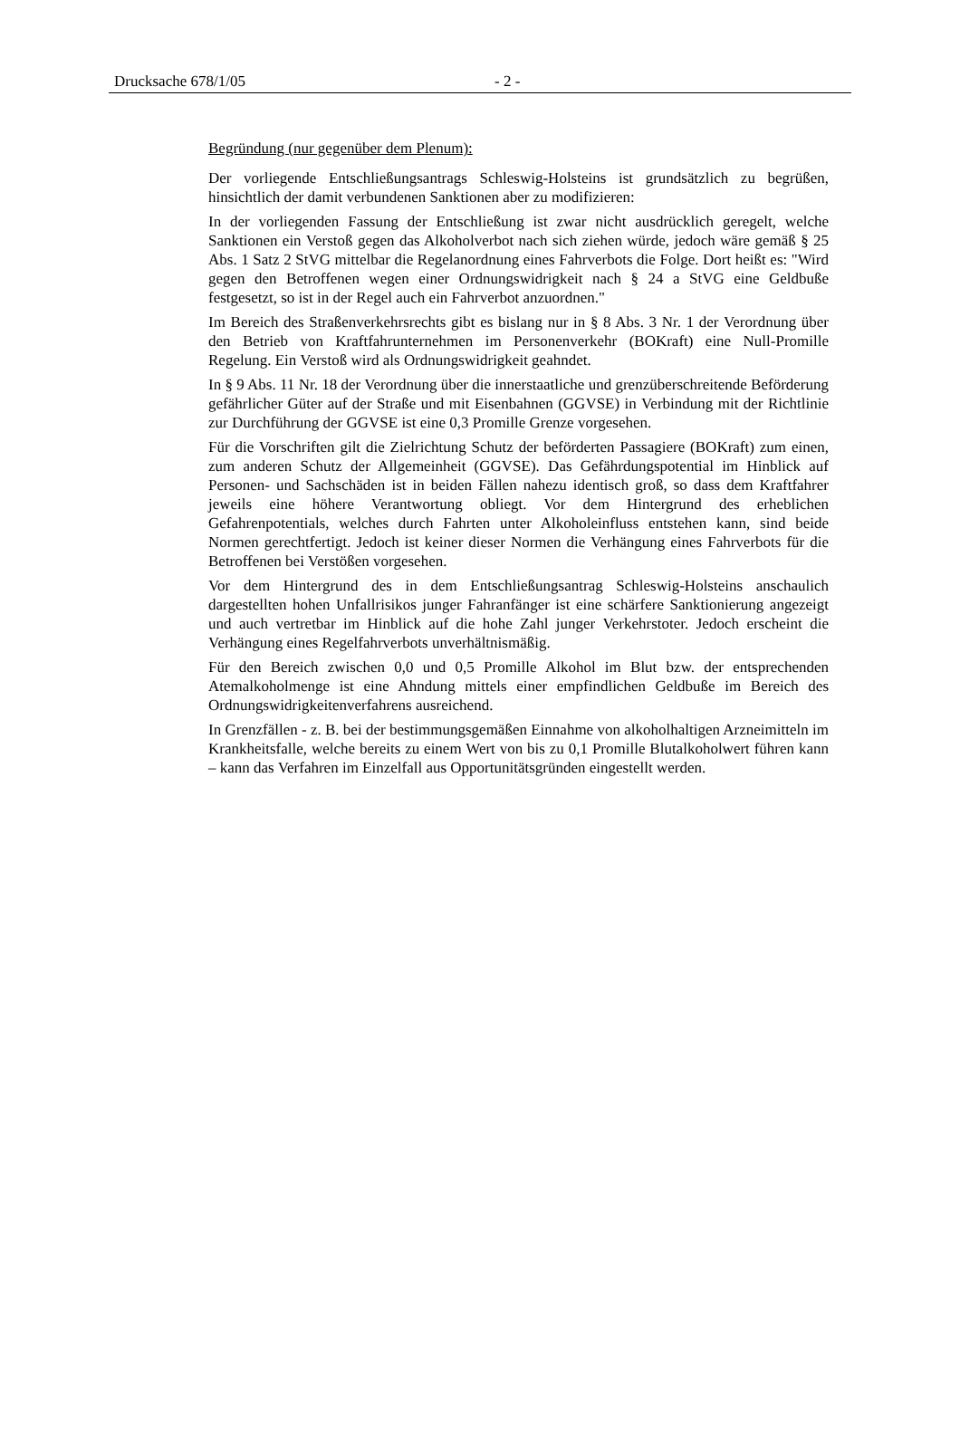Drucksache 678/1/05 - 2 -
Begründung (nur gegenüber dem Plenum):
Der vorliegende Entschließungsantrags Schleswig-Holsteins ist grundsätzlich zu begrüßen, hinsichtlich der damit verbundenen Sanktionen aber zu modifizieren:
In der vorliegenden Fassung der Entschließung ist zwar nicht ausdrücklich geregelt, welche Sanktionen ein Verstoß gegen das Alkoholverbot nach sich ziehen würde, jedoch wäre gemäß § 25 Abs. 1 Satz 2 StVG mittelbar die Regelanordnung eines Fahrverbots die Folge. Dort heißt es: "Wird gegen den Betroffenen wegen einer Ordnungswidrigkeit nach § 24 a StVG eine Geldbuße festgesetzt, so ist in der Regel auch ein Fahrverbot anzuordnen."
Im Bereich des Straßenverkehrsrechts gibt es bislang nur in § 8 Abs. 3 Nr. 1 der Verordnung über den Betrieb von Kraftfahrunternehmen im Personenverkehr (BOKraft) eine Null-Promille Regelung. Ein Verstoß wird als Ordnungswidrigkeit geahndet.
In § 9 Abs. 11 Nr. 18 der Verordnung über die innerstaatliche und grenzüberschreitende Beförderung gefährlicher Güter auf der Straße und mit Eisenbahnen (GGVSE) in Verbindung mit der Richtlinie zur Durchführung der GGVSE ist eine 0,3 Promille Grenze vorgesehen.
Für die Vorschriften gilt die Zielrichtung Schutz der beförderten Passagiere (BOKraft) zum einen, zum anderen Schutz der Allgemeinheit (GGVSE). Das Gefährdungspotential im Hinblick auf Personen- und Sachschäden ist in beiden Fällen nahezu identisch groß, so dass dem Kraftfahrer jeweils eine höhere Verantwortung obliegt. Vor dem Hintergrund des erheblichen Gefahrenpotentials, welches durch Fahrten unter Alkoholeinfluss entstehen kann, sind beide Normen gerechtfertigt. Jedoch ist keiner dieser Normen die Verhängung eines Fahrverbots für die Betroffenen bei Verstößen vorgesehen.
Vor dem Hintergrund des in dem Entschließungsantrag Schleswig-Holsteins anschaulich dargestellten hohen Unfallrisikos junger Fahranfänger ist eine schärfere Sanktionierung angezeigt und auch vertretbar im Hinblick auf die hohe Zahl junger Verkehrstoter. Jedoch erscheint die Verhängung eines Regelfahrverbots unverhältnismäßig.
Für den Bereich zwischen 0,0 und 0,5 Promille Alkohol im Blut bzw. der entsprechenden Atemalkoholmenge ist eine Ahndung mittels einer empfindlichen Geldbuße im Bereich des Ordnungswidrigkeitenverfahrens ausreichend.
In Grenzfällen - z. B. bei der bestimmungsgemäßen Einnahme von alkoholhaltigen Arzneimitteln im Krankheitsfalle, welche bereits zu einem Wert von bis zu 0,1 Promille Blutalkoholwert führen kann – kann das Verfahren im Einzelfall aus Opportunitätsgründen eingestellt werden.